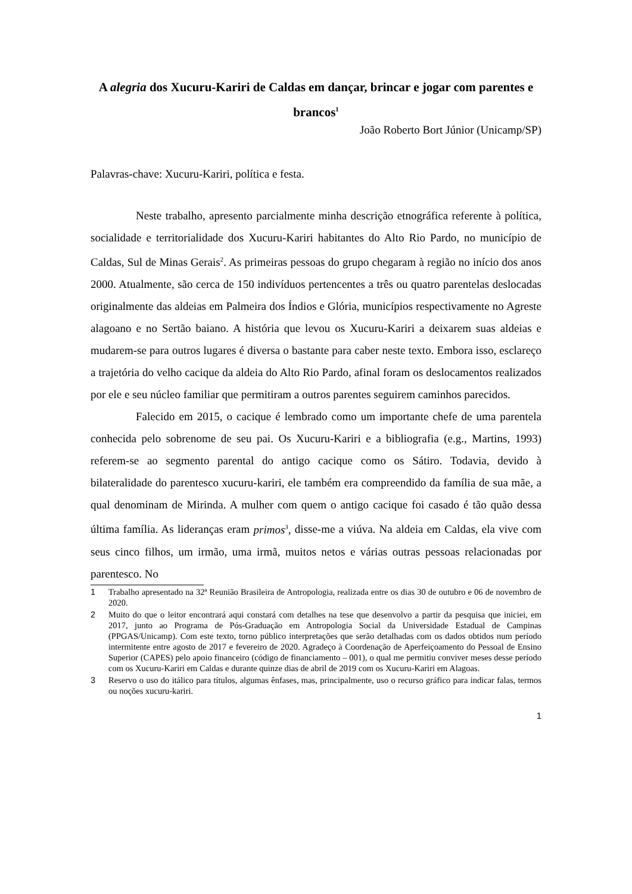A alegria dos Xucuru-Kariri de Caldas em dançar, brincar e jogar com parentes e brancos<sup>1</sup>
João Roberto Bort Júnior (Unicamp/SP)
Palavras-chave: Xucuru-Kariri, política e festa.
Neste trabalho, apresento parcialmente minha descrição etnográfica referente à política, socialidade e territorialidade dos Xucuru-Kariri habitantes do Alto Rio Pardo, no município de Caldas, Sul de Minas Gerais<sup>2</sup>. As primeiras pessoas do grupo chegaram à região no início dos anos 2000. Atualmente, são cerca de 150 indivíduos pertencentes a três ou quatro parentelas deslocadas originalmente das aldeias em Palmeira dos Índios e Glória, municípios respectivamente no Agreste alagoano e no Sertão baiano. A história que levou os Xucuru-Kariri a deixarem suas aldeias e mudarem-se para outros lugares é diversa o bastante para caber neste texto. Embora isso, esclareço a trajetória do velho cacique da aldeia do Alto Rio Pardo, afinal foram os deslocamentos realizados por ele e seu núcleo familiar que permitiram a outros parentes seguirem caminhos parecidos.
Falecido em 2015, o cacique é lembrado como um importante chefe de uma parentela conhecida pelo sobrenome de seu pai. Os Xucuru-Kariri e a bibliografia (e.g., Martins, 1993) referem-se ao segmento parental do antigo cacique como os Sátiro. Todavia, devido à bilateralidade do parentesco xucuru-kariri, ele também era compreendido da família de sua mãe, a qual denominam de Mirinda. A mulher com quem o antigo cacique foi casado é tão quão dessa última família. As lideranças eram primos<sup>3</sup>, disse-me a viúva. Na aldeia em Caldas, ela vive com seus cinco filhos, um irmão, uma irmã, muitos netos e várias outras pessoas relacionadas por parentesco. No
1 Trabalho apresentado na 32ª Reunião Brasileira de Antropologia, realizada entre os dias 30 de outubro e 06 de novembro de 2020.
2 Muito do que o leitor encontrará aqui constará com detalhes na tese que desenvolvo a partir da pesquisa que iniciei, em 2017, junto ao Programa de Pós-Graduação em Antropologia Social da Universidade Estadual de Campinas (PPGAS/Unicamp). Com este texto, torno público interpretações que serão detalhadas com os dados obtidos num período intermitente entre agosto de 2017 e fevereiro de 2020. Agradeço à Coordenação de Aperfeiçoamento do Pessoal de Ensino Superior (CAPES) pelo apoio financeiro (código de financiamento – 001), o qual me permitiu conviver meses desse período com os Xucuru-Kariri em Caldas e durante quinze dias de abril de 2019 com os Xucuru-Kariri em Alagoas.
3 Reservo o uso do itálico para títulos, algumas ênfases, mas, principalmente, uso o recurso gráfico para indicar falas, termos ou noções xucuru-kariri.
1